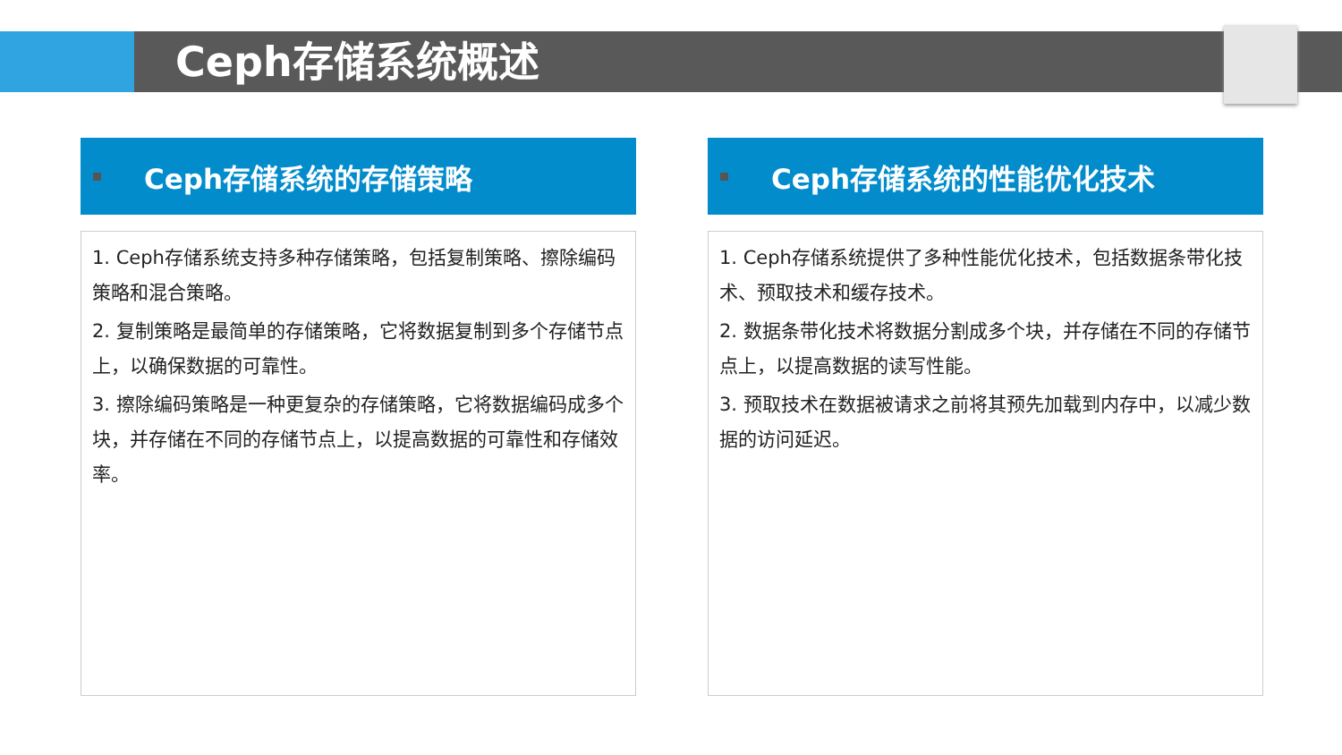Ceph存储系统概述
Ceph存储系统的存储策略
1. Ceph存储系统支持多种存储策略，包括复制策略、擦除编码策略和混合策略。
2. 复制策略是最简单的存储策略，它将数据复制到多个存储节点上，以确保数据的可靠性。
3. 擦除编码策略是一种更复杂的存储策略，它将数据编码成多个块，并存储在不同的存储节点上，以提高数据的可靠性和存储效率。
Ceph存储系统的性能优化技术
1. Ceph存储系统提供了多种性能优化技术，包括数据条带化技术、预取技术和缓存技术。
2. 数据条带化技术将数据分割成多个块，并存储在不同的存储节点上，以提高数据的读写性能。
3. 预取技术在数据被请求之前将其预先加载到内存中，以减少数据的访问延迟。